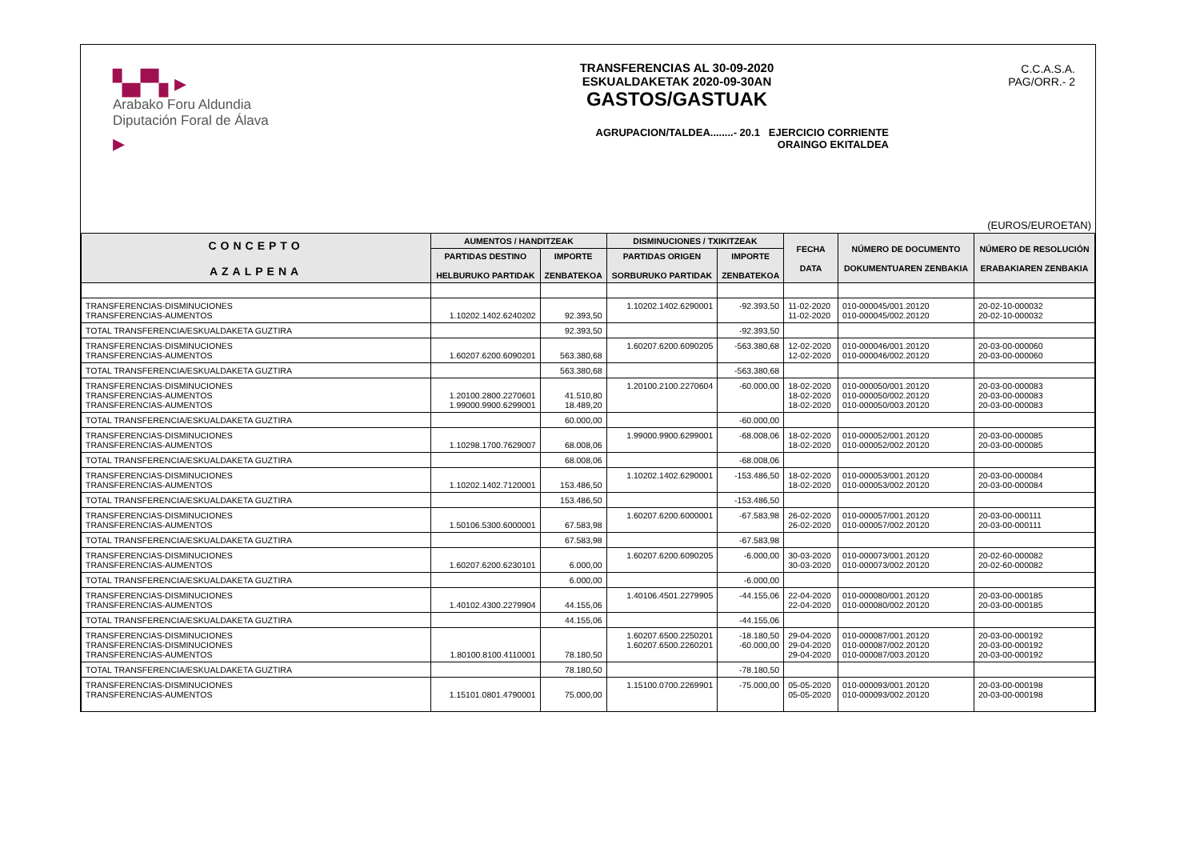▚▞▚ ▸
Arabako Foru Aldundia
Diputación Foral de Álava
▸
TRANSFERENCIAS AL 30-09-2020
ESKUALDAKETAK 2020-09-30AN
GASTOS/GASTUAK
AGRUPACION/TALDEA........- 20.1 EJERCICIO CORRIENTE
ORAINGO EKITALDEA
C.C.A.S.A.
PAG/ORR.- 2
(EUROS/EUROETAN)
| CONCEPTO AZALPENA | AUMENTOS / HANDITZEAK | | DISMINUCIONES / TXIKITZEAK | | FECHA DATA | NÚMERO DE DOCUMENTO DOKUMENTUAREN ZENBAKIA | NÚMERO DE RESOLUCIÓN ERABAKIAREN ZENBAKIA |
| --- | --- | --- | --- | --- | --- | --- | --- |
| | PARTIDAS DESTINO HELBURUKO PARTIDAK | IMPORTE ZENBATEKOA | PARTIDAS ORIGEN SORBURUKO PARTIDAK | IMPORTE ZENBATEKOA | | | |
| TRANSFERENCIAS-DISMINUCIONES TRANSFERENCIAS-AUMENTOS | 1.10202.1402.6240202 | 92.393,50 | 1.10202.1402.6290001 | -92.393,50 | 11-02-2020 11-02-2020 | 010-000045/001.20120 010-000045/002.20120 | 20-02-10-000032 20-02-10-000032 |
| TOTAL TRANSFERENCIA/ESKUALDAKETA GUZTIRA | | 92.393,50 | | -92.393,50 | | | |
| TRANSFERENCIAS-DISMINUCIONES TRANSFERENCIAS-AUMENTOS | 1.60207.6200.6090201 | 563.380,68 | 1.60207.6200.6090205 | -563.380,68 | 12-02-2020 12-02-2020 | 010-000046/001.20120 010-000046/002.20120 | 20-03-00-000060 20-03-00-000060 |
| TOTAL TRANSFERENCIA/ESKUALDAKETA GUZTIRA | | 563.380,68 | | -563.380,68 | | | |
| TRANSFERENCIAS-DISMINUCIONES TRANSFERENCIAS-AUMENTOS TRANSFERENCIAS-AUMENTOS | 1.20100.2800.2270601 1.99000.9900.6299001 | 41.510,80 18.489,20 | 1.20100.2100.2270604 | -60.000,00 | 18-02-2020 18-02-2020 18-02-2020 | 010-000050/001.20120 010-000050/002.20120 010-000050/003.20120 | 20-03-00-000083 20-03-00-000083 20-03-00-000083 |
| TOTAL TRANSFERENCIA/ESKUALDAKETA GUZTIRA | | 60.000,00 | | -60.000,00 | | | |
| TRANSFERENCIAS-DISMINUCIONES TRANSFERENCIAS-AUMENTOS | 1.10298.1700.7629007 | 68.008,06 | 1.99000.9900.6299001 | -68.008,06 | 18-02-2020 18-02-2020 | 010-000052/001.20120 010-000052/002.20120 | 20-03-00-000085 20-03-00-000085 |
| TOTAL TRANSFERENCIA/ESKUALDAKETA GUZTIRA | | 68.008,06 | | -68.008,06 | | | |
| TRANSFERENCIAS-DISMINUCIONES TRANSFERENCIAS-AUMENTOS | 1.10202.1402.7120001 | 153.486,50 | 1.10202.1402.6290001 | -153.486,50 | 18-02-2020 18-02-2020 | 010-000053/001.20120 010-000053/002.20120 | 20-03-00-000084 20-03-00-000084 |
| TOTAL TRANSFERENCIA/ESKUALDAKETA GUZTIRA | | 153.486,50 | | -153.486,50 | | | |
| TRANSFERENCIAS-DISMINUCIONES TRANSFERENCIAS-AUMENTOS | 1.50106.5300.6000001 | 67.583,98 | 1.60207.6200.6000001 | -67.583,98 | 26-02-2020 26-02-2020 | 010-000057/001.20120 010-000057/002.20120 | 20-03-00-000111 20-03-00-000111 |
| TOTAL TRANSFERENCIA/ESKUALDAKETA GUZTIRA | | 67.583,98 | | -67.583,98 | | | |
| TRANSFERENCIAS-DISMINUCIONES TRANSFERENCIAS-AUMENTOS | 1.60207.6200.6230101 | 6.000,00 | 1.60207.6200.6090205 | -6.000,00 | 30-03-2020 30-03-2020 | 010-000073/001.20120 010-000073/002.20120 | 20-02-60-000082 20-02-60-000082 |
| TOTAL TRANSFERENCIA/ESKUALDAKETA GUZTIRA | | 6.000,00 | | -6.000,00 | | | |
| TRANSFERENCIAS-DISMINUCIONES TRANSFERENCIAS-AUMENTOS | 1.40102.4300.2279904 | 44.155,06 | 1.40106.4501.2279905 | -44.155,06 | 22-04-2020 22-04-2020 | 010-000080/001.20120 010-000080/002.20120 | 20-03-00-000185 20-03-00-000185 |
| TOTAL TRANSFERENCIA/ESKUALDAKETA GUZTIRA | | 44.155,06 | | -44.155,06 | | | |
| TRANSFERENCIAS-DISMINUCIONES TRANSFERENCIAS-DISMINUCIONES TRANSFERENCIAS-AUMENTOS | 1.80100.8100.4110001 | 78.180,50 | 1.60207.6500.2250201 1.60207.6500.2260201 | -18.180,50 -60.000,00 | 29-04-2020 29-04-2020 29-04-2020 | 010-000087/001.20120 010-000087/002.20120 010-000087/003.20120 | 20-03-00-000192 20-03-00-000192 20-03-00-000192 |
| TOTAL TRANSFERENCIA/ESKUALDAKETA GUZTIRA | | 78.180,50 | | -78.180,50 | | | |
| TRANSFERENCIAS-DISMINUCIONES TRANSFERENCIAS-AUMENTOS | 1.15101.0801.4790001 | 75.000,00 | 1.15100.0700.2269901 | -75.000,00 | 05-05-2020 05-05-2020 | 010-000093/001.20120 010-000093/002.20120 | 20-03-00-000198 20-03-00-000198 |